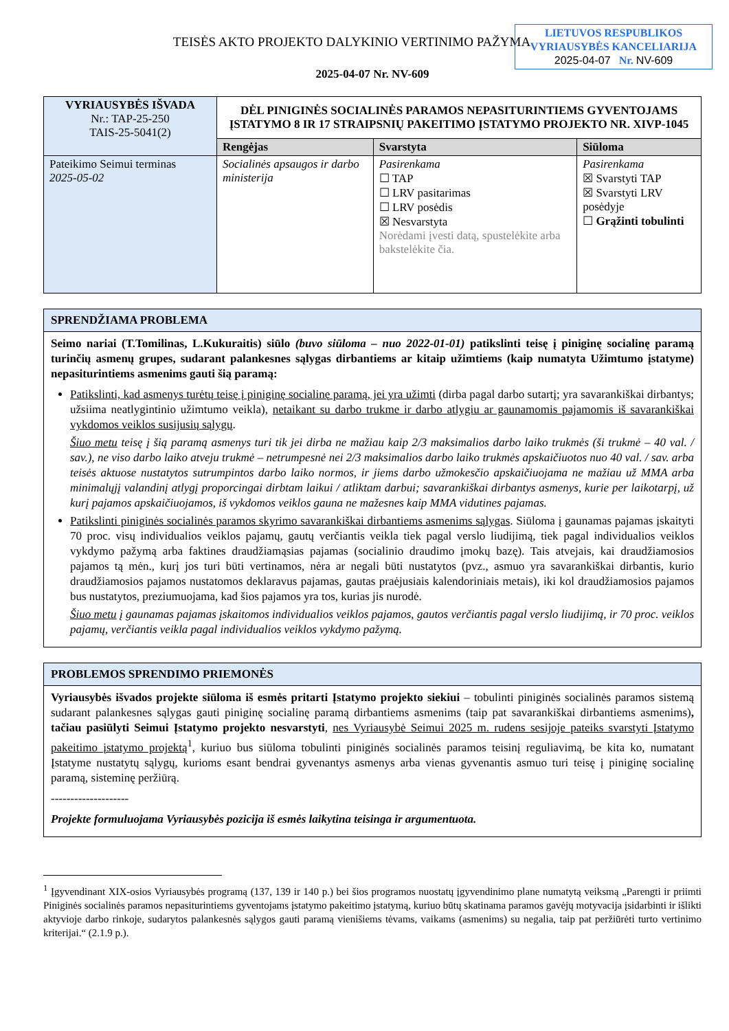LIETUVOS RESPUBLIKOS
VYRIAUSYBĖS KANCELIARIJA
2025-04-07 Nr. NV-609
TEISĖS AKTO PROJEKTO DALYKINIO VERTINIMO PAŽYMA
2025-04-07 Nr. NV-609
| VYRIAUSYBĖS IŠVADA Nr.: TAP-25-250 TAIS-25-5041(2) | DĖL PINIGINĖS SOCIALINĖS PARAMOS NEPASITURINTIEMS GYVENTOJAMS ĮSTATYMO 8 IR 17 STRAIPSNIŲ PAKEITIMO ĮSTATYMO PROJEKTO NR. XIVP-1045 | | |
| | Rengėjas | Svarstyta | Siūloma |
| Pateikimo Seimui terminas 2025-05-02 | Socialinės apsaugos ir darbo ministerija | Pasirenkama ☐ TAP ☐ LRV pasitarimas ☐ LRV posėdis ☒ Nesvarstyta Norėdami įvesti datą, spustelėkite arba bakstelėkite čia. | Pasirenkama ☒ Svarstyti TAP ☒ Svarstyti LRV posėdyje ☐ Grąžinti tobulinti |
SPRENDŽIAMA PROBLEMA
Seimo nariai (T.Tomilinas, L.Kukuraitis) siūlo (buvo siūloma – nuo 2022-01-01) patikslinti teisę į piniginę socialinę paramą turinčių asmenų grupes, sudarant palankesnes sąlygas dirbantiems ar kitaip užimtiems (kaip numatyta Užimtumo įstatyme) nepasiturintiems asmenims gauti šią paramą:
Patikslinti, kad asmenys turėtų teisę į piniginę socialinę paramą, jei yra užimti (dirba pagal darbo sutartį; yra savarankiškai dirbantys; užsiima neatlygintinio užimtumo veikla), netaikant su darbo trukme ir darbo atlygiu ar gaunamomis pajamomis iš savarankiškai vykdomos veiklos susijusių sąlygų.
Šiuo metu teisę į šią paramą asmenys turi tik jei dirba ne mažiau kaip 2/3 maksimalios darbo laiko trukmės (ši trukmė – 40 val. / sav.), ne viso darbo laiko atveju trukmė – netrumpesnė nei 2/3 maksimalios darbo laiko trukmės apskaičiuotos nuo 40 val. / sav. arba teisės aktuose nustatytos sutrumpintos darbo laiko normos, ir jiems darbo užmokesčio apskaičiuojama ne mažiau už MMA arba minimalųjį valandinį atlygį proporcingai dirbtam laikui / atliktam darbui; savarankiškai dirbantys asmenys, kurie per laikotarpį, už kurį pajamos apskaičiuojamos, iš vykdomos veiklos gauna ne mažesnes kaip MMA vidutines pajamas.
Patikslinti piniginės socialinės paramos skyrimo savarankiškai dirbantiems asmenims sąlygas. Siūloma į gaunamas pajamas įskaityti 70 proc. visų individualios veiklos pajamų, gautų verčiantis veikla tiek pagal verslo liudijimą, tiek pagal individualios veiklos vykdymo pažymą arba faktines draudžiamąsias pajamas (socialinio draudimo įmokų bazę). Tais atvejais, kai draudžiamosios pajamos tą mėn., kurį jos turi būti vertinamos, nėra ar negali būti nustatytos (pvz., asmuo yra savarankiškai dirbantis, kurio draudžiamosios pajamos nustatomos deklaravus pajamas, gautas praėjusiais kalendoriniais metais), iki kol draudžiamosios pajamos bus nustatytos, preziumuojama, kad šios pajamos yra tos, kurias jis nurodė.
Šiuo metu į gaunamas pajamas įskaitomos individualios veiklos pajamos, gautos verčiantis pagal verslo liudijimą, ir 70 proc. veiklos pajamų, verčiantis veikla pagal individualios veiklos vykdymo pažymą.
PROBLEMOS SPRENDIMO PRIEMONĖS
Vyriausybės išvados projekte siūloma iš esmės pritarti Įstatymo projekto siekiui – tobulinti piniginės socialinės paramos sistemą sudarant palankesnes sąlygas gauti piniginę socialinę paramą dirbantiems asmenims (taip pat savarankiškai dirbantiems asmenims), tačiau pasiūlyti Seimui Įstatymo projekto nesvarstyti, nes Vyriausybė Seimui 2025 m. rudens sesijoje pateiks svarstyti Įstatymo pakeitimo įstatymo projektą<sup>1</sup>, kuriuo bus siūloma tobulinti piniginės socialinės paramos teisinį reguliavimą, be kita ko, numatant Įstatyme nustatytų sąlygų, kurioms esant bendrai gyvenantys asmenys arba vienas gyvenantis asmuo turi teisę į piniginę socialinę paramą, sisteminę peržiūrą.
--------------------
Projekte formuluojama Vyriausybės pozicija iš esmės laikytina teisinga ir argumentuota.
<sup>1</sup> Įgyvendinant XIX-osios Vyriausybės programą (137, 139 ir 140 p.) bei šios programos nuostatų įgyvendinimo plane numatytą veiksmą „Parengti ir priimti Piniginės socialinės paramos nepasiturintiems gyventojams įstatymo pakeitimo įstatymą, kuriuo būtų skatinama paramos gavėjų motyvacija įsidarbinti ir išlikti aktyvioje darbo rinkoje, sudarytos palankesnės sąlygos gauti paramą vienišiems tėvams, vaikams (asmenims) su negalia, taip pat peržiūrėti turto vertinimo kriterijai.“ (2.1.9 p.).